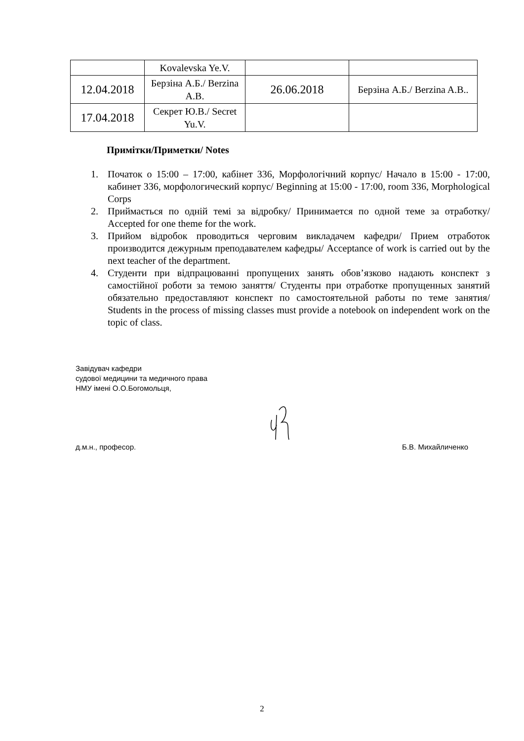| | Kovalevska Ye.V. | | |
| 12.04.2018 | Берзіна А.Б./ Berzina A.B. | 26.06.2018 | Берзіна А.Б./ Berzina A.B.. |
| 17.04.2018 | Секрет Ю.В./ Secret Yu.V. | | |
Примітки/Приметки/ Notes
1. Початок о 15:00 – 17:00, кабінет 336, Морфологічний корпус/ Начало в 15:00 - 17:00, кабинет 336, морфологический корпус/ Beginning at 15:00 - 17:00, room 336, Morphological Corps
2. Приймається по одній темі за відробку/ Принимается по одной теме за отработку/ Accepted for one theme for the work.
3. Прийом відробок проводиться черговим викладачем кафедри/ Прием отработок производится дежурным преподавателем кафедры/ Acceptance of work is carried out by the next teacher of the department.
4. Студенти при відпрацюванні пропущених занять обов’язково надають конспект з самостійної роботи за темою заняття/ Студенты при отработке пропущенных занятий обязательно предоставляют конспект по самостоятельной работы по теме занятия/ Students in the process of missing classes must provide a notebook on independent work on the topic of class.
Завідувач кафедри
судової медицини та медичного права
НМУ імені О.О.Богомольця,
д.м.н., професор. Б.В. Михайличенко
2